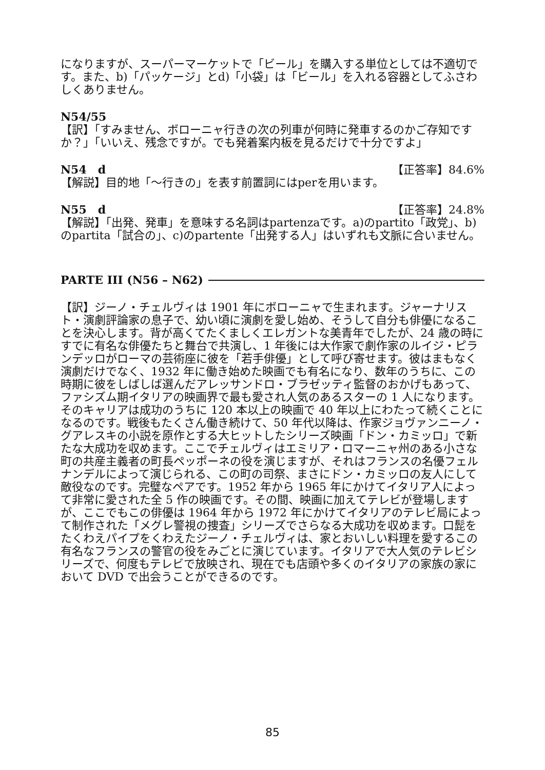になりますが、スーパーマーケットで「ビール」を購入する単位としては不適切です。また、b)「パッケージ」とd)「小袋」は「ビール」を入れる容器としてふさわしくありません。
N54/55
【訳】「すみません、ボローニャ行きの次の列車が何時に発車するのかご存知ですか？」「いいえ、残念ですが。でも発着案内板を見るだけで十分ですよ」
N54　d 【正答率】84.6%
【解説】目的地「～行きの」を表す前置詞にはperを用います。
N55　d 【正答率】24.8%
【解説】「出発、発車」を意味する名詞はpartenzaです。a)のpartito「政党」、b)のpartita「試合の」、c)のpartente「出発する人」はいずれも文脈に合いません。
PARTE III (N56 – N62)
【訳】ジーノ・チェルヴィは 1901 年にボローニャで生まれます。ジャーナリスト・演劇評論家の息子で、幼い頃に演劇を愛し始め、そうして自分も俳優になることを決心します。背が高くてたくましくエレガントな美青年でしたが、24 歳の時にすでに有名な俳優たちと舞台で共演し、1 年後には大作家で劇作家のルイジ・ピランデッロがローマの芸術座に彼を「若手俳優」として呼び寄せます。彼はまもなく演劇だけでなく、1932 年に働き始めた映画でも有名になり、数年のうちに、この時期に彼をしばしば選んだアレッサンドロ・ブラゼッティ監督のおかげもあって、ファシズム期イタリアの映画界で最も愛され人気のあるスターの 1 人になります。そのキャリアは成功のうちに 120 本以上の映画で 40 年以上にわたって続くことになるのです。戦後もたくさん働き続けて、50 年代以降は、作家ジョヴァンニーノ・グアレスキの小説を原作とする大ヒットしたシリーズ映画「ドン・カミッロ」で新たな大成功を収めます。ここでチェルヴィはエミリア・ロマーニャ州のある小さな町の共産主義者の町長ペッポーネの役を演じますが、それはフランスの名優フェルナンデルによって演じられる、この町の司祭、まさにドン・カミッロの友人にして敵役なのです。完璧なペアです。1952 年から 1965 年にかけてイタリア人によって非常に愛された全 5 作の映画です。その間、映画に加えてテレビが登場しますが、ここでもこの俳優は 1964 年から 1972 年にかけてイタリアのテレビ局によって制作された「メグレ警視の捜査」シリーズでさらなる大成功を収めます。口髭をたくわえパイプをくわえたジーノ・チェルヴィは、家とおいしい料理を愛するこの有名なフランスの警官の役をみごとに演じています。イタリアで大人気のテレビシリーズで、何度もテレビで放映され、現在でも店頭や多くのイタリアの家族の家において DVD で出会うことができるのです。
85